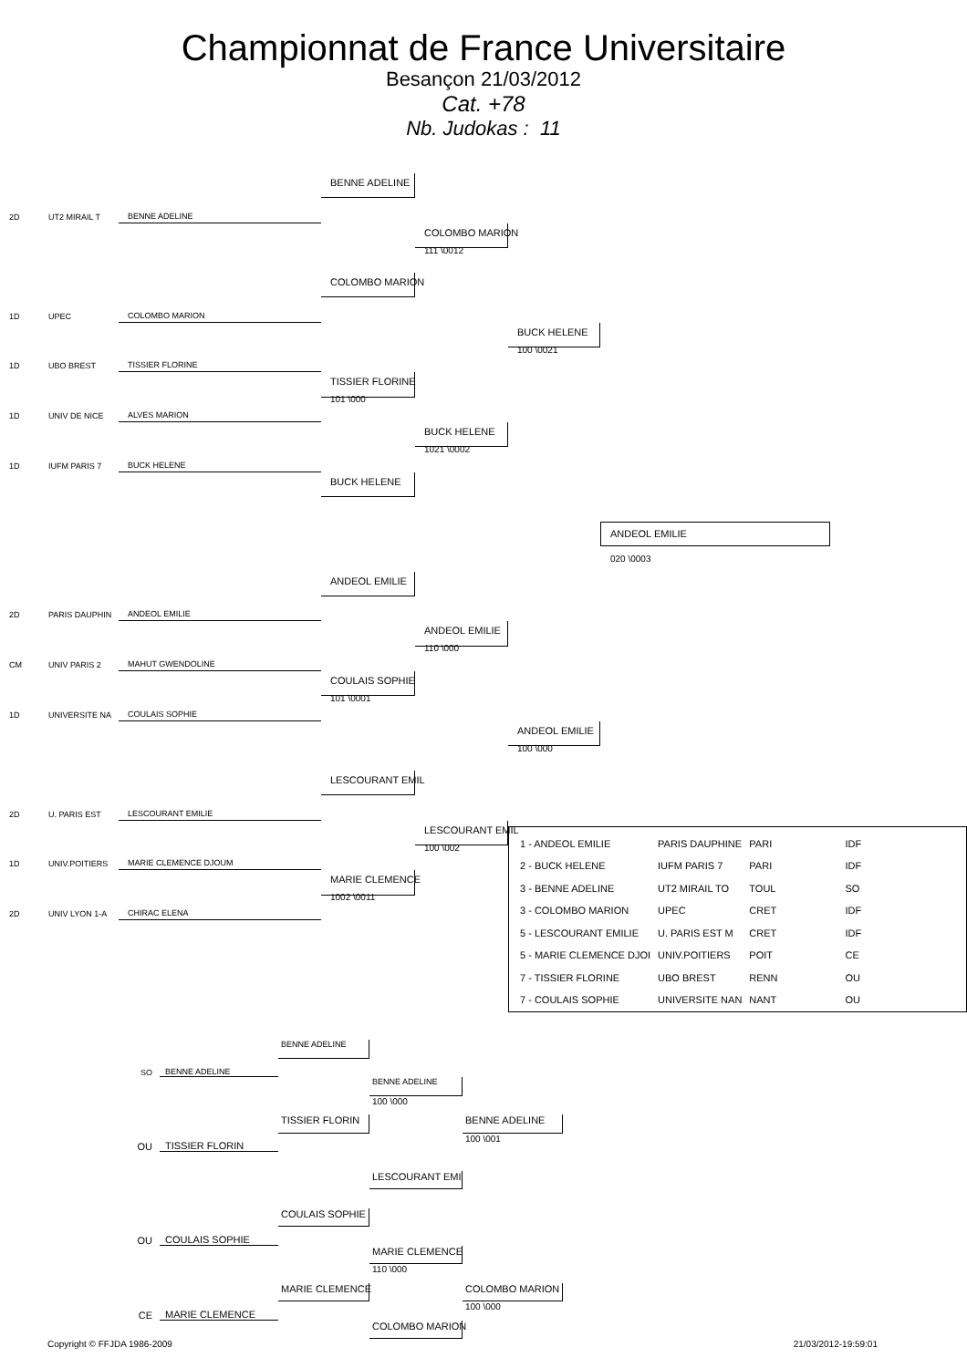Championnat de France Universitaire
Besançon 21/03/2012
Cat. +78
Nb. Judokas : 11
BENNE ADELINE
2D
UT2 MIRAIL T
BENNE ADELINE
COLOMBO MARION
111 \0012
COLOMBO MARION
1D
UPEC
COLOMBO MARION
BUCK HELENE
100 \0021
1D
UBO BREST
TISSIER FLORINE
TISSIER FLORINE
101 \000
1D
UNIV DE NICE
ALVES MARION
BUCK HELENE
1021 \0002
1D
IUFM PARIS 7
BUCK HELENE
BUCK HELENE
ANDEOL EMILIE
020 \0003
ANDEOL EMILIE
2D
PARIS DAUPHIN
ANDEOL EMILIE
ANDEOL EMILIE
110 \000
CM
UNIV PARIS 2
MAHUT GWENDOLINE
COULAIS SOPHIE
101 \0001
1D
UNIVERSITE NA
COULAIS SOPHIE
ANDEOL EMILIE
100 \000
LESCOURANT EMIL
2D
U. PARIS EST
LESCOURANT EMILIE
LESCOURANT EMIL
100 \002
1D
UNIV.POITIERS
MARIE CLEMENCE DJOUM
MARIE CLEMENCE
1002 \0011
2D
UNIV LYON 1-A
CHIRAC ELENA
| 1 - ANDEOL EMILIE | PARIS DAUPHINE | PARI | IDF |
| 2 - BUCK HELENE | IUFM PARIS 7 | PARI | IDF |
| 3 - BENNE ADELINE | UT2 MIRAIL TO | TOUL | SO |
| 3 - COLOMBO MARION | UPEC | CRET | IDF |
| 5 - LESCOURANT EMILIE | U. PARIS EST M | CRET | IDF |
| 5 - MARIE CLEMENCE DJOI | UNIV.POITIERS | POIT | CE |
| 7 - TISSIER FLORINE | UBO BREST | RENN | OU |
| 7 - COULAIS SOPHIE | UNIVERSITE NAN | NANT | OU |
BENNE ADELINE
SO
BENNE ADELINE
BENNE ADELINE
100 \000
TISSIER FLORIN
BENNE ADELINE
100 \001
OU
TISSIER FLORIN
LESCOURANT EMI
COULAIS SOPHIE
OU
COULAIS SOPHIE
MARIE CLEMENCE
110 \000
MARIE CLEMENCE
COLOMBO MARION
100 \000
CE
MARIE CLEMENCE
COLOMBO MARION
Copyright © FFJDA 1986-2009 21/03/2012-19:59:01